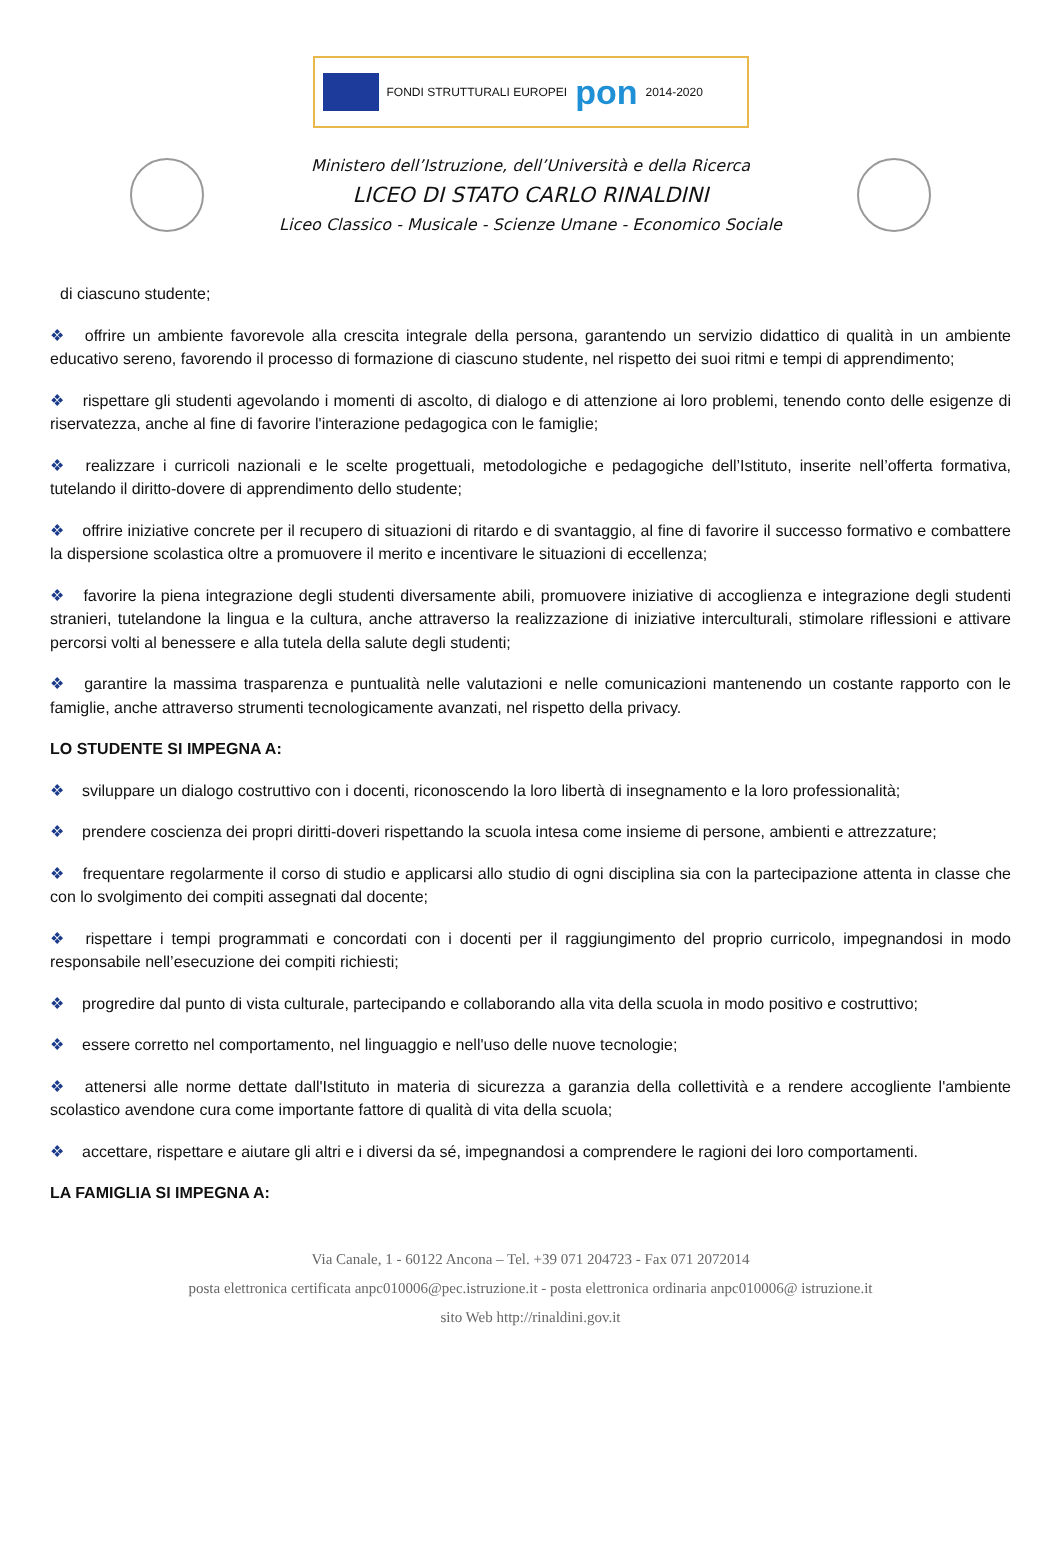FONDI STRUTTURALI EUROPEI
pon
2014-2020
Ministero dell’Istruzione, dell’Università e della Ricerca
LICEO DI STATO CARLO RINALDINI
Liceo Classico - Musicale - Scienze Umane - Economico Sociale
di ciascuno studente;
❖ offrire un ambiente favorevole alla crescita integrale della persona, garantendo un servizio didattico di qualità in un ambiente educativo sereno, favorendo il processo di formazione di ciascuno studente, nel rispetto dei suoi ritmi e tempi di apprendimento;
❖ rispettare gli studenti agevolando i momenti di ascolto, di dialogo e di attenzione ai loro problemi, tenendo conto delle esigenze di riservatezza, anche al fine di favorire l'interazione pedagogica con le famiglie;
❖ realizzare i curricoli nazionali e le scelte progettuali, metodologiche e pedagogiche dell’Istituto, inserite nell’offerta formativa, tutelando il diritto-dovere di apprendimento dello studente;
❖ offrire iniziative concrete per il recupero di situazioni di ritardo e di svantaggio, al fine di favorire il successo formativo e combattere la dispersione scolastica oltre a promuovere il merito e incentivare le situazioni di eccellenza;
❖ favorire la piena integrazione degli studenti diversamente abili, promuovere iniziative di accoglienza e integrazione degli studenti stranieri, tutelandone la lingua e la cultura, anche attraverso la realizzazione di iniziative interculturali, stimolare riflessioni e attivare percorsi volti al benessere e alla tutela della salute degli studenti;
❖ garantire la massima trasparenza e puntualità nelle valutazioni e nelle comunicazioni mantenendo un costante rapporto con le famiglie, anche attraverso strumenti tecnologicamente avanzati, nel rispetto della privacy.
LO STUDENTE SI IMPEGNA A:
❖ sviluppare un dialogo costruttivo con i docenti, riconoscendo la loro libertà di insegnamento e la loro professionalità;
❖ prendere coscienza dei propri diritti-doveri rispettando la scuola intesa come insieme di persone, ambienti e attrezzature;
❖ frequentare regolarmente il corso di studio e applicarsi allo studio di ogni disciplina sia con la partecipazione attenta in classe che con lo svolgimento dei compiti assegnati dal docente;
❖ rispettare i tempi programmati e concordati con i docenti per il raggiungimento del proprio curricolo, impegnandosi in modo responsabile nell’esecuzione dei compiti richiesti;
❖ progredire dal punto di vista culturale, partecipando e collaborando alla vita della scuola in modo positivo e costruttivo;
❖ essere corretto nel comportamento, nel linguaggio e nell'uso delle nuove tecnologie;
❖ attenersi alle norme dettate dall'Istituto in materia di sicurezza a garanzia della collettività e a rendere accogliente l'ambiente scolastico avendone cura come importante fattore di qualità di vita della scuola;
❖ accettare, rispettare e aiutare gli altri e i diversi da sé, impegnandosi a comprendere le ragioni dei loro comportamenti.
LA FAMIGLIA SI IMPEGNA A:
Via Canale, 1 - 60122 Ancona – Tel. +39 071 204723 - Fax 071 2072014
posta elettronica certificata anpc010006@pec.istruzione.it - posta elettronica ordinaria anpc010006@ istruzione.it
sito Web http://rinaldini.gov.it